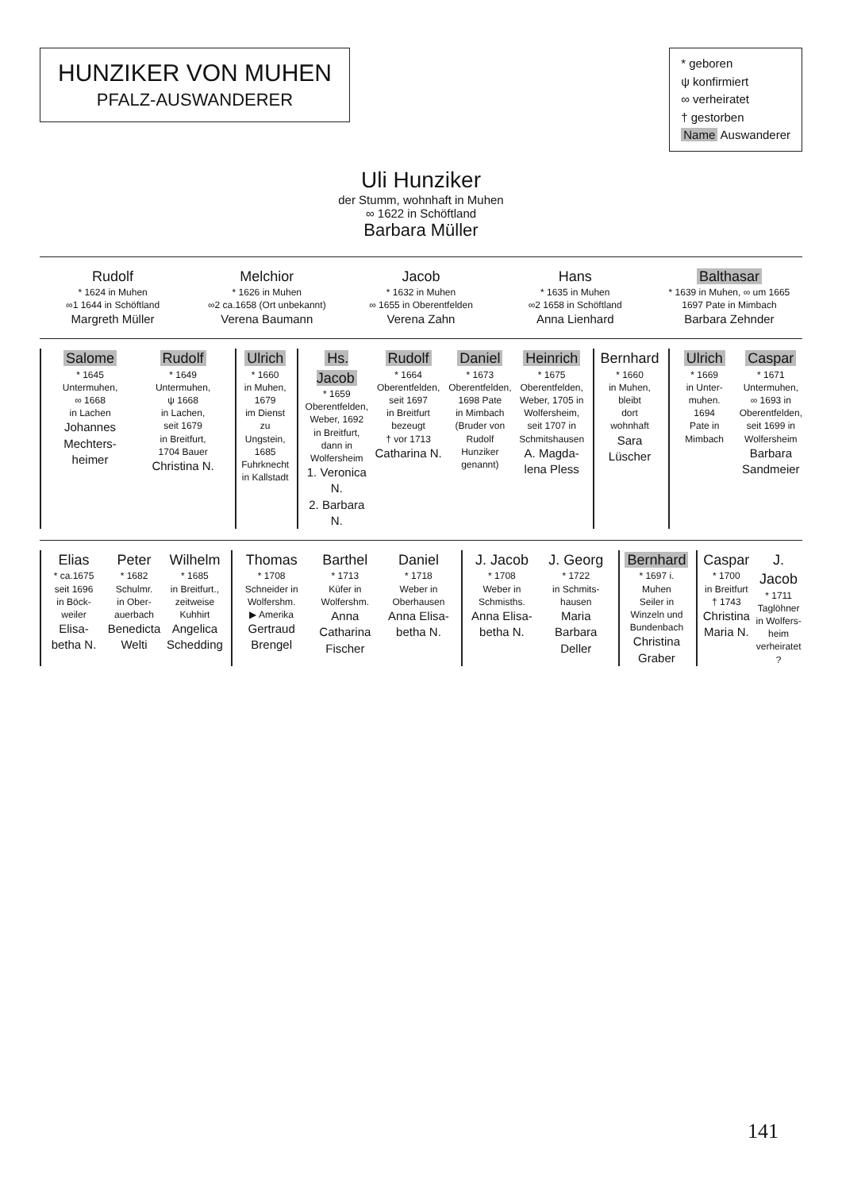HUNZIKER VON MUHEN
PFALZ-AUSWANDERER
* geboren
ψ konfirmiert
∞ verheiratet
† gestorben
Name Auswanderer
Uli Hunziker
der Stumm, wohnhaft in Muhen
∞ 1622 in Schöftland
Barbara Müller
Rudolf
* 1624 in Muhen
∞1 1644 in Schöftland
Margreth Müller
Melchior
* 1626 in Muhen
∞2 ca.1658 (Ort unbekannt)
Verena Baumann
Jacob
* 1632 in Muhen
∞ 1655 in Oberentfelden
Verena Zahn
Hans
* 1635 in Muhen
∞2 1658 in Schöftland
Anna Lienhard
Balthasar
* 1639 in Muhen, ∞ um 1665
1697 Pate in Mimbach
Barbara Zehnder
Salome
* 1645
Untermuhen,
∞ 1668
in Lachen
Johannes Mechters-heimer
Rudolf
* 1649
Untermuhen,
ψ 1668
in Lachen,
seit 1679
in Breitfurt,
1704 Bauer
Christina N.
Ulrich
* 1660
in Muhen,
1679
im Dienst zu
Ungstein,
1685
Fuhrknecht
in Kallstadt
Hs. Jacob
* 1659
Oberentfelden,
Weber, 1692
in Breitfurt,
dann in
Wolfersheim
1. Veronica N.
2. Barbara N.
Rudolf
* 1664
Oberentfelden,
seit 1697
in Breitfurt
bezeugt
† vor 1713
Catharina N.
Daniel
* 1673
Oberentfelden,
1698 Pate
in Mimbach
(Bruder von
Rudolf
Hunziker
genannt)
Heinrich
* 1675
Oberentfelden,
Weber, 1705 in
Wolfersheim,
seit 1707 in
Schmitshausen
A. Magda-lena Pless
Bernhard
* 1660
in Muhen,
bleibt
dort
wohnhaft
Sara Lüscher
Ulrich
* 1669
in Unter-
muhen.
1694
Pate in
Mimbach
Caspar
* 1671
Untermuhen,
∞ 1693 in
Oberentfelden,
seit 1699 in
Wolfersheim
Barbara Sandmeier
Elias
* ca.1675
seit 1696
in Böck-
weiler
Elisa-betha N.
Peter
* 1682
Schulmr.
in Ober-
auerbach
Benedicta Welti
Wilhelm
* 1685
in Breitfurt.,
zeitweise
Kuhhirt
Angelica Schedding
Thomas
* 1708
Schneider in
Wolfershm.
▶ Amerika
Gertraud Brengel
Barthel
* 1713
Küfer in
Wolfershm.
Anna Catharina Fischer
Daniel
* 1718
Weber in
Oberhausen
Anna Elisa-betha N.
J. Jacob
* 1708
Weber in
Schmisths.
Anna Elisa-betha N.
J. Georg
* 1722
in Schmits-
hausen
Maria Barbara Deller
Bernhard
* 1697 i. Muhen
Seiler in
Winzeln und
Bundenbach
Christina Graber
Caspar
* 1700
in Breitfurt
† 1743
Christina Maria N.
J. Jacob
* 1711
Taglöhner
in Wolfers-
heim
verheiratet
?
141